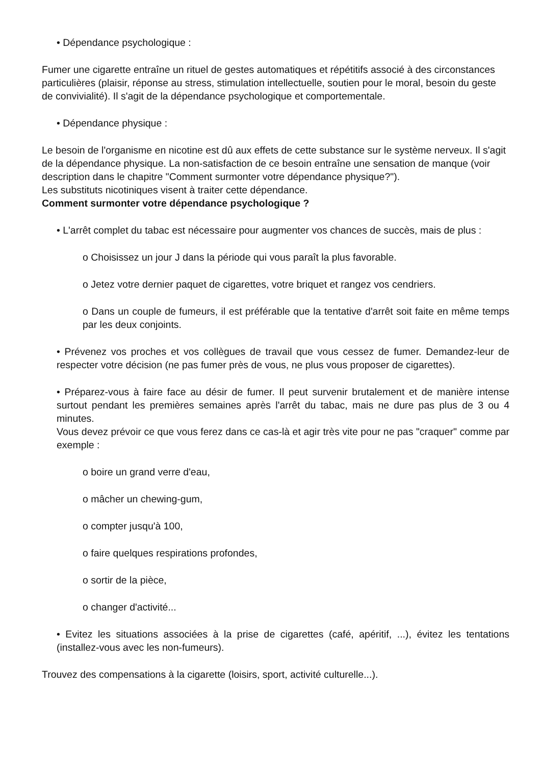• Dépendance psychologique :
Fumer une cigarette entraîne un rituel de gestes automatiques et répétitifs associé à des circonstances particulières (plaisir, réponse au stress, stimulation intellectuelle, soutien pour le moral, besoin du geste de convivialité). Il s'agit de la dépendance psychologique et comportementale.
• Dépendance physique :
Le besoin de l'organisme en nicotine est dû aux effets de cette substance sur le système nerveux. Il s'agit de la dépendance physique. La non-satisfaction de ce besoin entraîne une sensation de manque (voir description dans le chapitre "Comment surmonter votre dépendance physique?").
Les substituts nicotiniques visent à traiter cette dépendance.
Comment surmonter votre dépendance psychologique ?
• L'arrêt complet du tabac est nécessaire pour augmenter vos chances de succès, mais de plus :
o Choisissez un jour J dans la période qui vous paraît la plus favorable.
o Jetez votre dernier paquet de cigarettes, votre briquet et rangez vos cendriers.
o Dans un couple de fumeurs, il est préférable que la tentative d'arrêt soit faite en même temps par les deux conjoints.
• Prévenez vos proches et vos collègues de travail que vous cessez de fumer. Demandez-leur de respecter votre décision (ne pas fumer près de vous, ne plus vous proposer de cigarettes).
• Préparez-vous à faire face au désir de fumer. Il peut survenir brutalement et de manière intense surtout pendant les premières semaines après l'arrêt du tabac, mais ne dure pas plus de 3 ou 4 minutes.
Vous devez prévoir ce que vous ferez dans ce cas-là et agir très vite pour ne pas "craquer" comme par exemple :
o boire un grand verre d'eau,
o mâcher un chewing-gum,
o compter jusqu'à 100,
o faire quelques respirations profondes,
o sortir de la pièce,
o changer d'activité...
• Evitez les situations associées à la prise de cigarettes (café, apéritif, ...), évitez les tentations (installez-vous avec les non-fumeurs).
Trouvez des compensations à la cigarette (loisirs, sport, activité culturelle...).